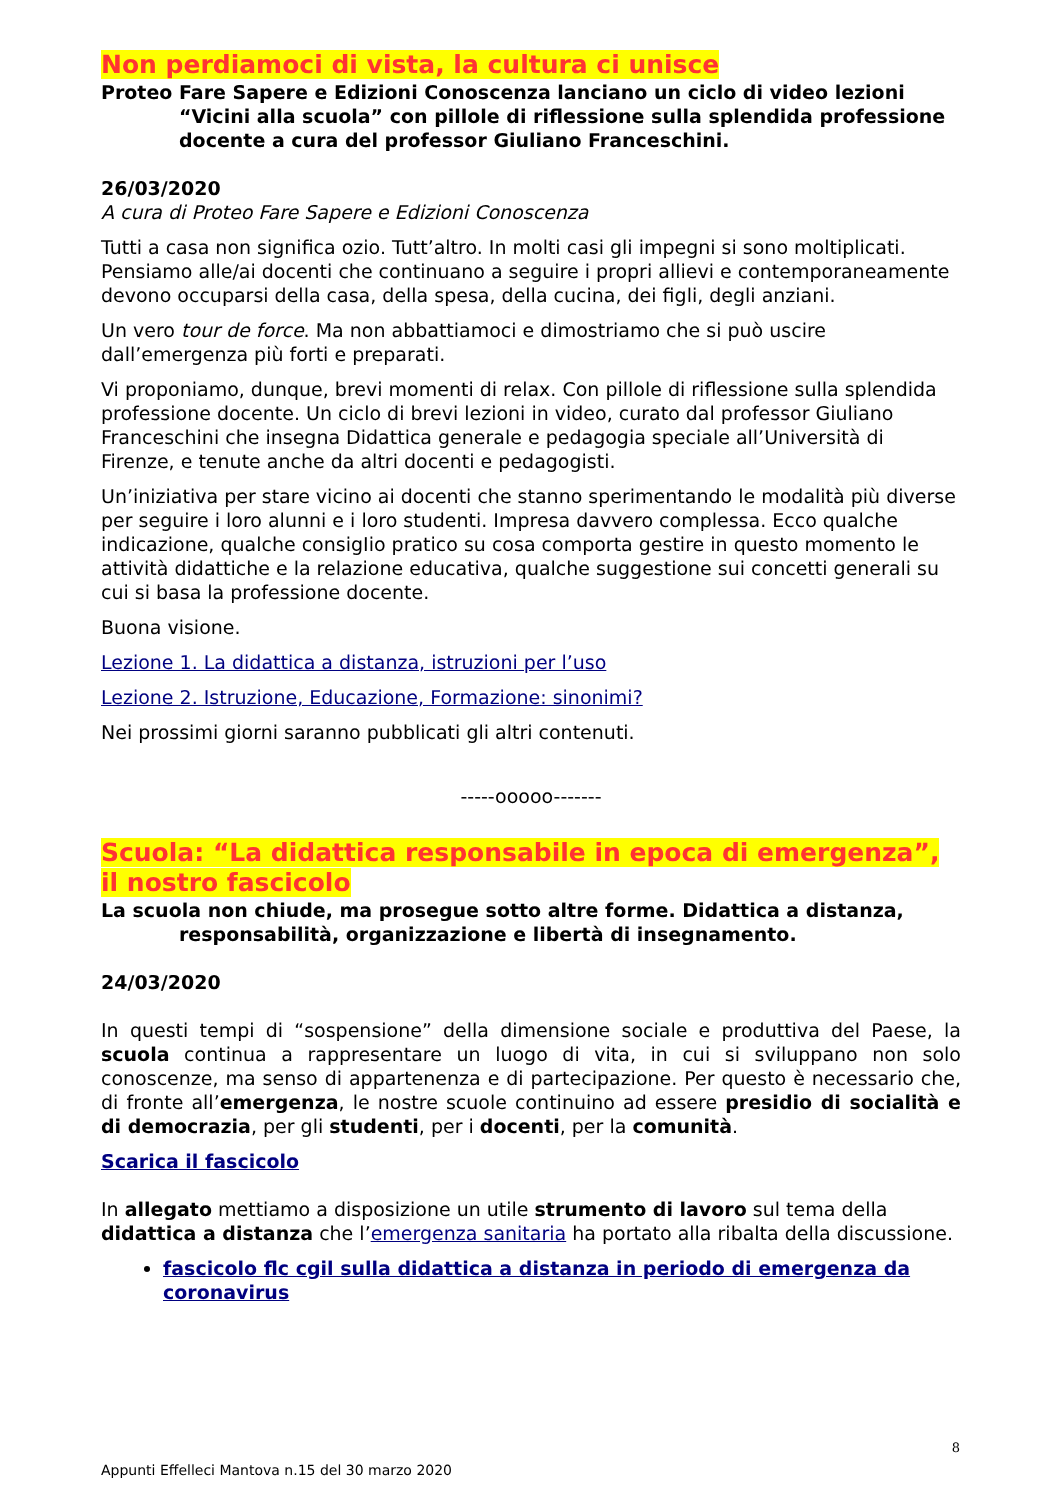Non perdiamoci di vista, la cultura ci unisce
Proteo Fare Sapere e Edizioni Conoscenza lanciano un ciclo di video lezioni “Vicini alla scuola” con pillole di riflessione sulla splendida professione docente a cura del professor Giuliano Franceschini.
26/03/2020
A cura di Proteo Fare Sapere e Edizioni Conoscenza
Tutti a casa non significa ozio. Tutt’altro. In molti casi gli impegni si sono moltiplicati. Pensiamo alle/ai docenti che continuano a seguire i propri allievi e contemporaneamente devono occuparsi della casa, della spesa, della cucina, dei figli, degli anziani.
Un vero tour de force. Ma non abbattiamoci e dimostriamo che si può uscire dall’emergenza più forti e preparati.
Vi proponiamo, dunque, brevi momenti di relax. Con pillole di riflessione sulla splendida professione docente. Un ciclo di brevi lezioni in video, curato dal professor Giuliano Franceschini che insegna Didattica generale e pedagogia speciale all’Università di Firenze, e tenute anche da altri docenti e pedagogisti.
Un’iniziativa per stare vicino ai docenti che stanno sperimentando le modalità più diverse per seguire i loro alunni e i loro studenti. Impresa davvero complessa. Ecco qualche indicazione, qualche consigIio pratico su cosa comporta gestire in questo momento le attività didattiche e la relazione educativa, qualche suggestione sui concetti generali su cui si basa la professione docente.
Buona visione.
Lezione 1. La didattica a distanza, istruzioni per l’uso
Lezione 2. Istruzione, Educazione, Formazione: sinonimi?
Nei prossimi giorni saranno pubblicati gli altri contenuti.
-----ooooo-------
Scuola: “La didattica responsabile in epoca di emergenza”, il nostro fascicolo
La scuola non chiude, ma prosegue sotto altre forme. Didattica a distanza, responsabilità, organizzazione e libertà di insegnamento.
24/03/2020
In questi tempi di “sospensione” della dimensione sociale e produttiva del Paese, la scuola continua a rappresentare un luogo di vita, in cui si sviluppano non solo conoscenze, ma senso di appartenenza e di partecipazione. Per questo è necessario che, di fronte all’emergenza, le nostre scuole continuino ad essere presidio di socialità e di democrazia, per gli studenti, per i docenti, per la comunità.
Scarica il fascicolo
In allegato mettiamo a disposizione un utile strumento di lavoro sul tema della didattica a distanza che l’emergenza sanitaria ha portato alla ribalta della discussione.
fascicolo flc cgil sulla didattica a distanza in periodo di emergenza da coronavirus
8
Appunti Effelleci Mantova n.15 del 30 marzo 2020